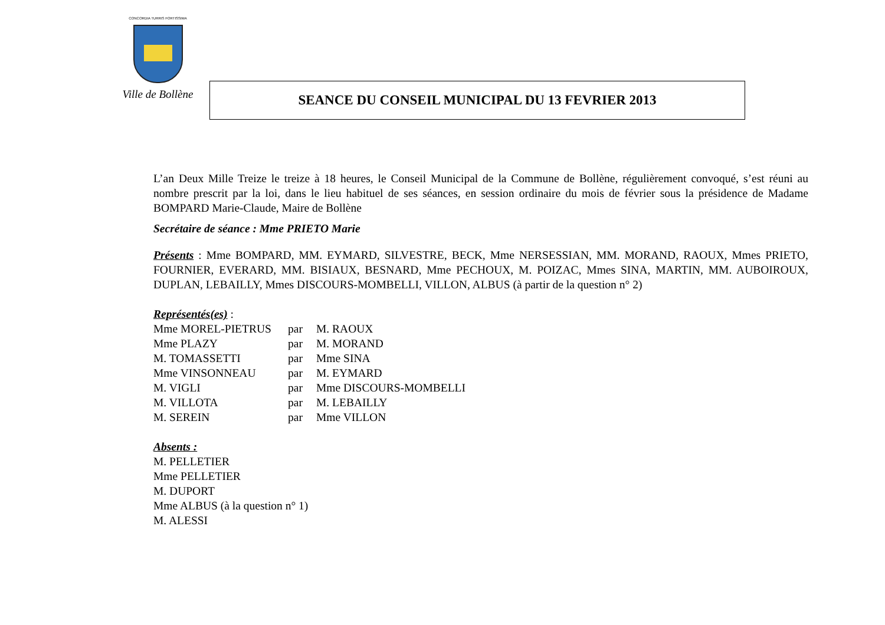CONCORDIA TURRIS FORTISSIMA
Ville de Bollène
SEANCE DU CONSEIL MUNICIPAL DU 13 FEVRIER 2013
L’an Deux Mille Treize le treize à 18 heures, le Conseil Municipal de la Commune de Bollène, régulièrement convoqué, s’est réuni au nombre prescrit par la loi, dans le lieu habituel de ses séances, en session ordinaire du mois de février sous la présidence de Madame BOMPARD Marie-Claude, Maire de Bollène
Secrétaire de séance : Mme PRIETO Marie
Présents : Mme BOMPARD, MM. EYMARD, SILVESTRE, BECK, Mme NERSESSIAN, MM. MORAND, RAOUX, Mmes PRIETO, FOURNIER, EVERARD, MM. BISIAUX, BESNARD, Mme PECHOUX, M. POIZAC, Mmes SINA, MARTIN, MM. AUBOIROUX, DUPLAN, LEBAILLY, Mmes DISCOURS-MOMBELLI, VILLON, ALBUS (à partir de la question n° 2)
Représentés(es) :
| Mme MOREL-PIETRUS | par | M. RAOUX |
| Mme PLAZY | par | M. MORAND |
| M. TOMASSETTI | par | Mme SINA |
| Mme VINSONNEAU | par | M. EYMARD |
| M. VIGLI | par | Mme DISCOURS-MOMBELLI |
| M. VILLOTA | par | M. LEBAILLY |
| M. SEREIN | par | Mme VILLON |
Absents :
M. PELLETIER
Mme PELLETIER
M. DUPORT
Mme ALBUS (à la question n° 1)
M. ALESSI